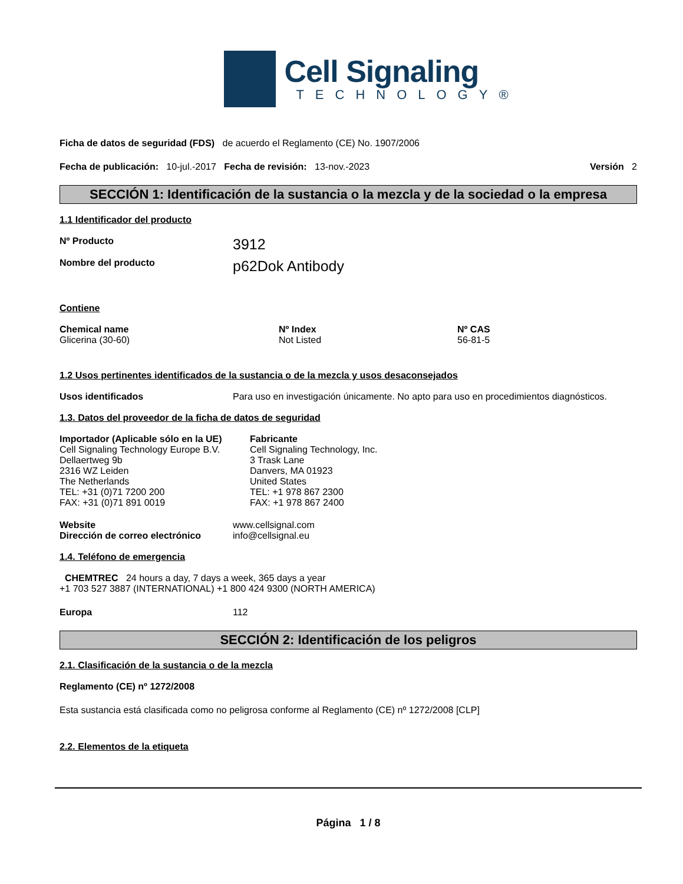Cell Signaling
TECHNOLOGY®
Ficha de datos de seguridad (FDS) de acuerdo el Reglamento (CE) No. 1907/2006
Fecha de publicación: 10-jul.-2017 Fecha de revisión: 13-nov.-2023 Versión 2
SECCIÓN 1: Identificación de la sustancia o la mezcla y de la sociedad o la empresa
1.1 Identificador del producto
Nº Producto 3912
Nombre del producto p62Dok Antibody
Contiene
Chemical name
Glicerina (30-60)
Nº Index
Not Listed
Nº CAS
56-81-5
1.2 Usos pertinentes identificados de la sustancia o de la mezcla y usos desaconsejados
Usos identificados Para uso en investigación únicamente. No apto para uso en procedimientos diagnósticos.
1.3. Datos del proveedor de la ficha de datos de seguridad
Importador (Aplicable sólo en la UE)
Cell Signaling Technology Europe B.V.
Dellaertweg 9b
2316 WZ Leiden
The Netherlands
TEL: +31 (0)71 7200 200
FAX: +31 (0)71 891 0019
Fabricante
Cell Signaling Technology, Inc.
3 Trask Lane
Danvers, MA 01923
United States
TEL: +1 978 867 2300
FAX: +1 978 867 2400
Website
Dirección de correo electrónico
www.cellsignal.com
info@cellsignal.eu
1.4. Teléfono de emergencia
CHEMTREC 24 hours a day, 7 days a week, 365 days a year
+1 703 527 3887 (INTERNATIONAL) +1 800 424 9300 (NORTH AMERICA)
Europa 112
SECCIÓN 2: Identificación de los peligros
2.1. Clasificación de la sustancia o de la mezcla
Reglamento (CE) nº 1272/2008
Esta sustancia está clasificada como no peligrosa conforme al Reglamento (CE) nº 1272/2008 [CLP]
2.2. Elementos de la etiqueta
Página 1 / 8